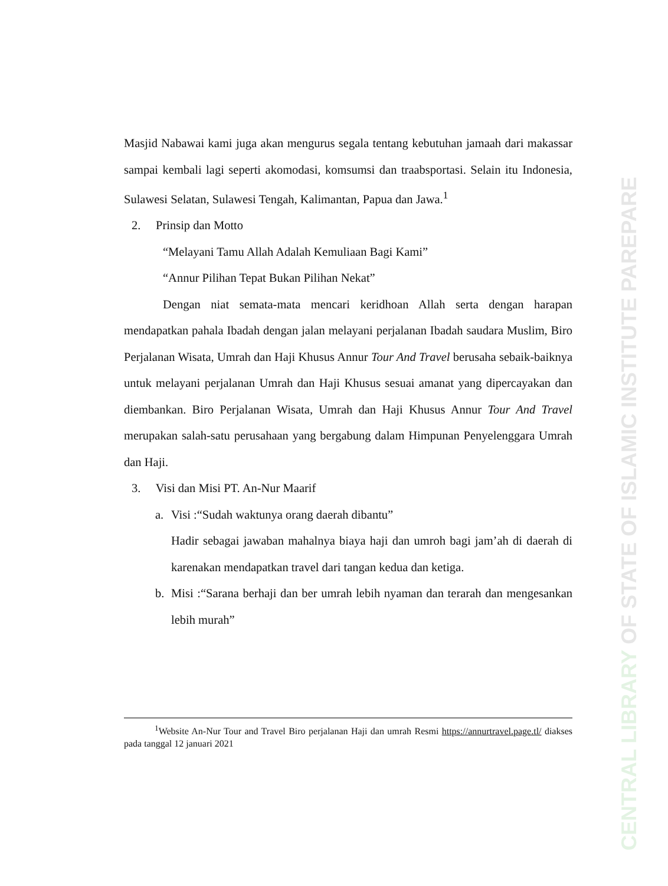CENTRAL LIBRARY OF STATE OF ISLAMIC INSTITUTE PAREPARE
Masjid Nabawai kami juga akan mengurus segala tentang kebutuhan jamaah dari makassar sampai kembali lagi seperti akomodasi, komsumsi dan traabsportasi. Selain itu Indonesia, Sulawesi Selatan, Sulawesi Tengah, Kalimantan, Papua dan Jawa.<sup>1</sup>
2. Prinsip dan Motto
“Melayani Tamu Allah Adalah Kemuliaan Bagi Kami”
“Annur Pilihan Tepat Bukan Pilihan Nekat”
Dengan niat semata-mata mencari keridhoan Allah serta dengan harapan mendapatkan pahala Ibadah dengan jalan melayani perjalanan Ibadah saudara Muslim, Biro Perjalanan Wisata, Umrah dan Haji Khusus Annur Tour And Travel berusaha sebaik-baiknya untuk melayani perjalanan Umrah dan Haji Khusus sesuai amanat yang dipercayakan dan diembankan. Biro Perjalanan Wisata, Umrah dan Haji Khusus Annur Tour And Travel merupakan salah-satu perusahaan yang bergabung dalam Himpunan Penyelenggara Umrah dan Haji.
3. Visi dan Misi PT. An-Nur Maarif
a. Visi :“Sudah waktunya orang daerah dibantu”
Hadir sebagai jawaban mahalnya biaya haji dan umroh bagi jam’ah di daerah di karenakan mendapatkan travel dari tangan kedua dan ketiga.
b. Misi :“Sarana berhaji dan ber umrah lebih nyaman dan terarah dan mengesankan lebih murah”
<sup>1</sup> Website An-Nur Tour and Travel Biro perjalanan Haji dan umrah Resmi https://annurtravel.page.tl/ diakses pada tanggal 12 januari 2021